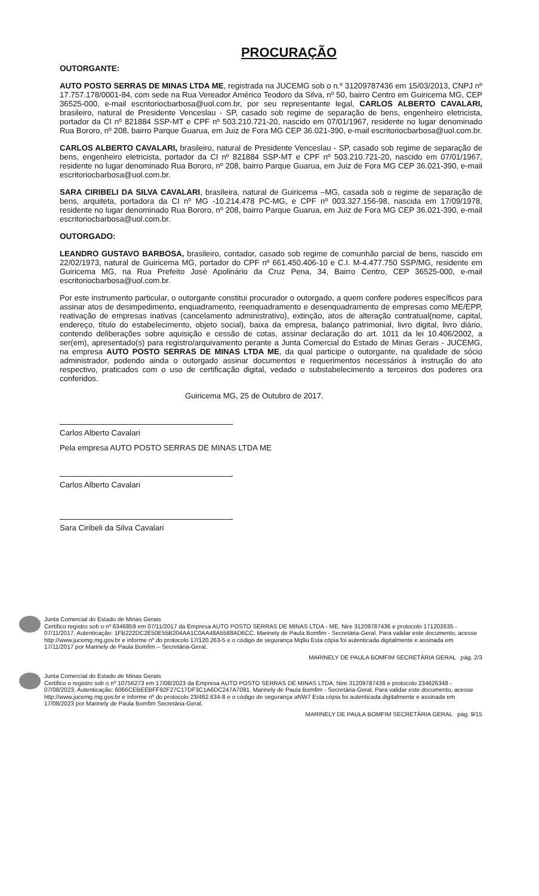PROCURAÇÃO
OUTORGANTE:
AUTO POSTO SERRAS DE MINAS LTDA ME, registrada na JUCEMG sob o n.º 31209787436 em 15/03/2013, CNPJ nº 17.757.178/0001-84, com sede na Rua Vereador Américo Teodoro da Silva, nº 50, bairro Centro em Guiricema MG, CEP 36525-000, e-mail escritoriocbarbosa@uol.com.br, por seu representante legal, CARLOS ALBERTO CAVALARI, brasileiro, natural de Presidente Venceslau - SP, casado sob regime de separação de bens, engenheiro eletricista, portador da CI nº 821884 SSP-MT e CPF nº 503.210.721-20, nascido em 07/01/1967, residente no lugar denominado Rua Bororo, nº 208, bairro Parque Guarua, em Juiz de Fora MG CEP 36.021-390, e-mail escritoriocbarbosa@uol.com.br.
CARLOS ALBERTO CAVALARI, brasileiro, natural de Presidente Venceslau - SP, casado sob regime de separação de bens, engenheiro eletricista, portador da CI nº 821884 SSP-MT e CPF nº 503.210.721-20, nascido em 07/01/1967, residente no lugar denominado Rua Bororo, nº 208, bairro Parque Guarua, em Juiz de Fora MG CEP 36.021-390, e-mail escritoriocbarbosa@uol.com.br.
SARA CIRIBELI DA SILVA CAVALARI, brasileira, natural de Guiricema –MG, casada sob o regime de separação de bens, arquiteta, portadora da CI nº MG -10.214.478 PC-MG, e CPF nº 003.327.156-98, nascida em 17/09/1978, residente no lugar denominado Rua Bororo, nº 208, bairro Parque Guarua, em Juiz de Fora MG CEP 36.021-390, e-mail escritoriocbarbosa@uol.com.br.
OUTORGADO:
LEANDRO GUSTAVO BARBOSA, brasileiro, contador, casado sob regime de comunhão parcial de bens, nascido em 22/02/1973, natural de Guiricema MG, portador do CPF nº 661.450.406-10 e C.I. M-4.477.750 SSP/MG, residente em Guiricema MG, na Rua Prefeito José Apolinário da Cruz Pena, 34, Bairro Centro, CEP 36525-000, e-mail escritoriocbarbosa@uol.com.br.
Por este instrumento particular, o outorgante constitui procurador o outorgado, a quem confere poderes específicos para assinar atos de desimpedimento, enquadramento, reenquadramento e desenquadramento de empresas como ME/EPP, reativação de empresas inativas (cancelamento administrativo), extinção, atos de alteração contratual(nome, capital, endereço, título do estabelecimento, objeto social), baixa da empresa, balanço patrimonial, livro digital, livro diário, contendo deliberações sobre aquisição e cessão de cotas, assinar declaração do art. 1011 da lei 10.406/2002, a ser(em), apresentado(s) para registro/arquivamento perante a Junta Comercial do Estado de Minas Gerais - JUCEMG, na empresa AUTO POSTO SERRAS DE MINAS LTDA ME, da qual participe o outorgante, na qualidade de sócio administrador, podendo ainda o outorgado assinar documentos e requerimentos necessários à instrução do ato respectivo, praticados com o uso de certificação digital, vedado o substabelecimento a terceiros dos poderes ora conferidos.
Guiricema MG, 25 de Outubro de 2017.
Carlos Alberto Cavalari
Pela empresa AUTO POSTO SERRAS DE MINAS LTDA ME
Carlos Alberto Cavalari
Sara Ciribeli da Silva Cavalari
Junta Comercial do Estado de Minas Gerais
Certifico registro sob o nº 6346859 em 07/11/2017 da Empresa AUTO POSTO SERRAS DE MINAS LTDA - ME, Nire 31209787436 e protocolo 171202635 - 07/11/2017. Autenticação: 1FB222DC2E50E55B204AA1C0AA48A5588AD6CC. Marinely de Paula Bomfim - Secretária-Geral. Para validar este documento, acesse http://www.jucemg.mg.gov.br e informe nº do protocolo 17/120.263-5 e o código de segurança Mq9u Esta cópia foi autenticada digitalmente e assinada em 17/11/2017 por Marinely de Paula Bomfim – Secretária-Geral.
MARINELY DE PAULA BOMFIM SECRETÁRIA GERAL pág. 2/3
Junta Comercial do Estado de Minas Gerais
Certifico o registro sob o nº 10756273 em 17/08/2023 da Empresa AUTO POSTO SERRAS DE MINAS LTDA, Nire 31209787436 e protocolo 234626348 - 07/08/2023. Autenticação: 6066CEBEEBFF92F27C17DF3C1A6DC247A7091. Marinely de Paula Bomfim - Secretária-Geral. Para validar este documento, acesse http://www.jucemg.mg.gov.br e informe nº do protocolo 23/462.634-8 e o código de segurança aNW7 Esta cópia foi autenticada digitalmente e assinada em 17/08/2023 por Marinely de Paula Bomfim Secretária-Geral.
MARINELY DE PAULA BOMFIM SECRETÁRIA GERAL pág. 9/15